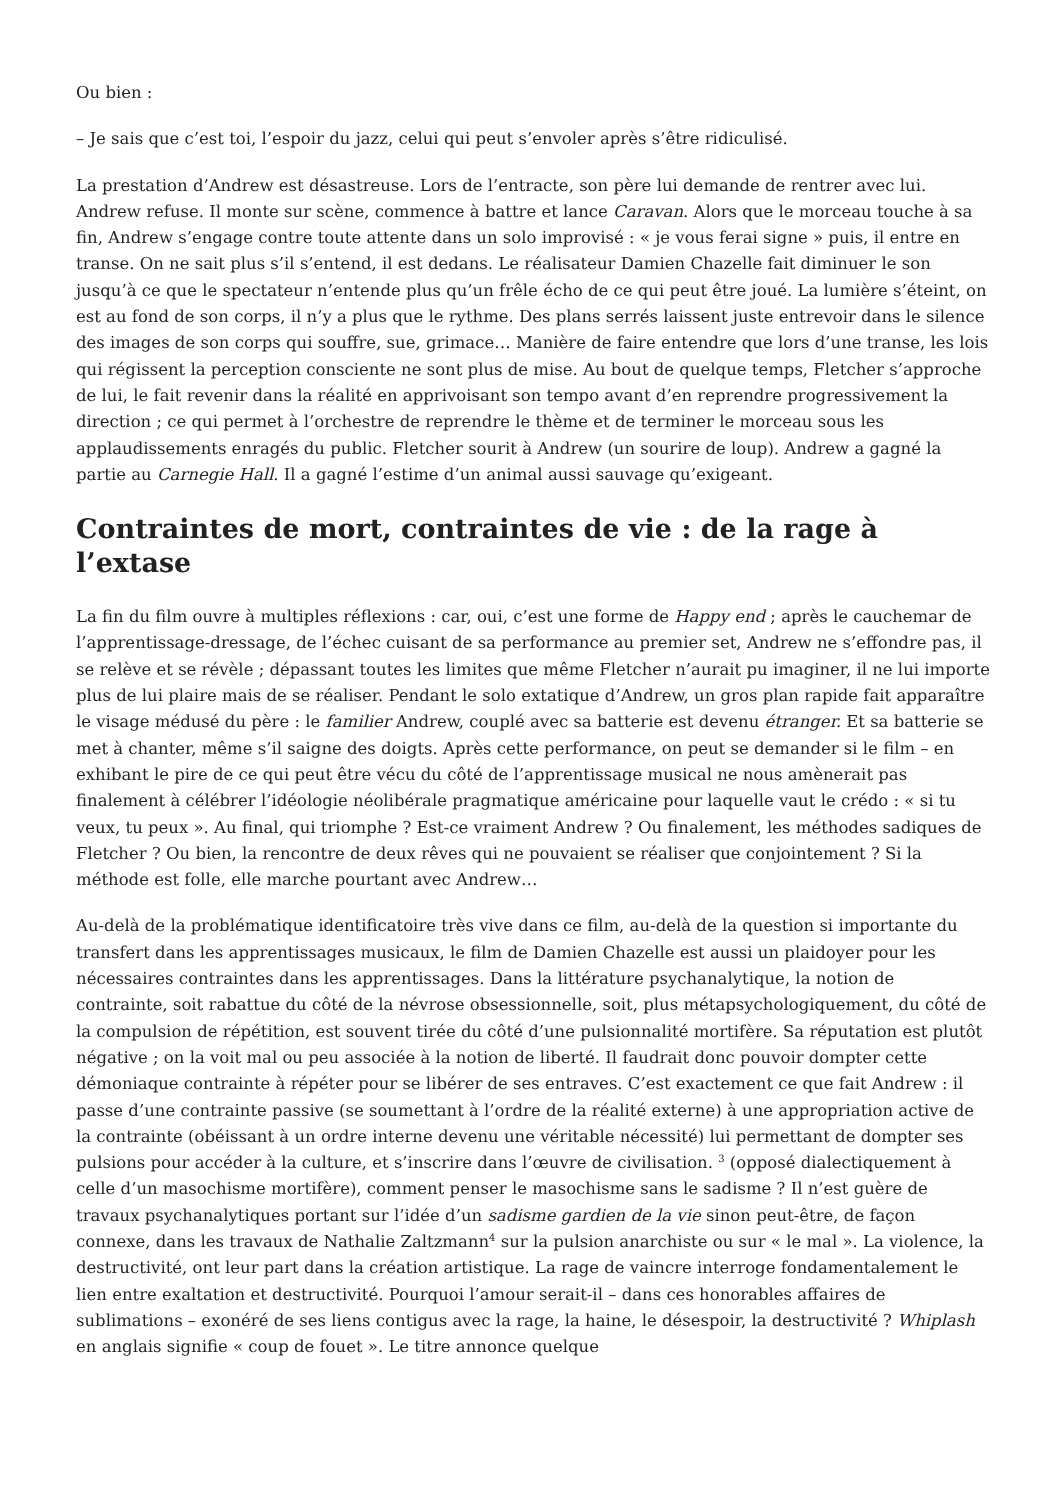Ou bien :
– Je sais que c’est toi, l’espoir du jazz, celui qui peut s’envoler après s’être ridiculisé.
La prestation d’Andrew est désastreuse. Lors de l’entracte, son père lui demande de rentrer avec lui. Andrew refuse. Il monte sur scène, commence à battre et lance Caravan. Alors que le morceau touche à sa fin, Andrew s’engage contre toute attente dans un solo improvisé : « je vous ferai signe » puis, il entre en transe. On ne sait plus s’il s’entend, il est dedans. Le réalisateur Damien Chazelle fait diminuer le son jusqu’à ce que le spectateur n’entende plus qu’un frêle écho de ce qui peut être joué. La lumière s’éteint, on est au fond de son corps, il n’y a plus que le rythme. Des plans serrés laissent juste entrevoir dans le silence des images de son corps qui souffre, sue, grimace… Manière de faire entendre que lors d’une transe, les lois qui régissent la perception consciente ne sont plus de mise. Au bout de quelque temps, Fletcher s’approche de lui, le fait revenir dans la réalité en apprivoisant son tempo avant d’en reprendre progressivement la direction ; ce qui permet à l’orchestre de reprendre le thème et de terminer le morceau sous les applaudissements enragés du public. Fletcher sourit à Andrew (un sourire de loup). Andrew a gagné la partie au Carnegie Hall. Il a gagné l’estime d’un animal aussi sauvage qu’exigeant.
Contraintes de mort, contraintes de vie : de la rage à l’extase
La fin du film ouvre à multiples réflexions : car, oui, c’est une forme de Happy end ; après le cauchemar de l’apprentissage-dressage, de l’échec cuisant de sa performance au premier set, Andrew ne s’effondre pas, il se relève et se révèle ; dépassant toutes les limites que même Fletcher n’aurait pu imaginer, il ne lui importe plus de lui plaire mais de se réaliser. Pendant le solo extatique d’Andrew, un gros plan rapide fait apparaître le visage médusé du père : le familier Andrew, couplé avec sa batterie est devenu étranger. Et sa batterie se met à chanter, même s’il saigne des doigts. Après cette performance, on peut se demander si le film – en exhibant le pire de ce qui peut être vécu du côté de l’apprentissage musical ne nous amènerait pas finalement à célébrer l’idéologie néolibérale pragmatique américaine pour laquelle vaut le crédo : « si tu veux, tu peux ». Au final, qui triomphe ? Est-ce vraiment Andrew ? Ou finalement, les méthodes sadiques de Fletcher ? Ou bien, la rencontre de deux rêves qui ne pouvaient se réaliser que conjointement ? Si la méthode est folle, elle marche pourtant avec Andrew…
Au-delà de la problématique identificatoire très vive dans ce film, au-delà de la question si importante du transfert dans les apprentissages musicaux, le film de Damien Chazelle est aussi un plaidoyer pour les nécessaires contraintes dans les apprentissages. Dans la littérature psychanalytique, la notion de contrainte, soit rabattue du côté de la névrose obsessionnelle, soit, plus métapsychologiquement, du côté de la compulsion de répétition, est souvent tirée du côté d’une pulsionnalité mortifère. Sa réputation est plutôt négative ; on la voit mal ou peu associée à la notion de liberté. Il faudrait donc pouvoir dompter cette démoniaque contrainte à répéter pour se libérer de ses entraves. C’est exactement ce que fait Andrew : il passe d’une contrainte passive (se soumettant à l’ordre de la réalité externe) à une appropriation active de la contrainte (obéissant à un ordre interne devenu une véritable nécessité) lui permettant de dompter ses pulsions pour accéder à la culture, et s’inscrire dans l’œuvre de civilisation. <sup>3</sup> (opposé dialectiquement à celle d’un masochisme mortifère), comment penser le masochisme sans le sadisme ? Il n’est guère de travaux psychanalytiques portant sur l’idée d’un sadisme gardien de la vie sinon peut-être, de façon connexe, dans les travaux de Nathalie Zaltzmann<sup>4</sup> sur la pulsion anarchiste ou sur « le mal ». La violence, la destructivité, ont leur part dans la création artistique. La rage de vaincre interroge fondamentalement le lien entre exaltation et destructivité. Pourquoi l’amour serait-il – dans ces honorables affaires de sublimations – exonéré de ses liens contigus avec la rage, la haine, le désespoir, la destructivité ? Whiplash en anglais signifie « coup de fouet ». Le titre annonce quelque